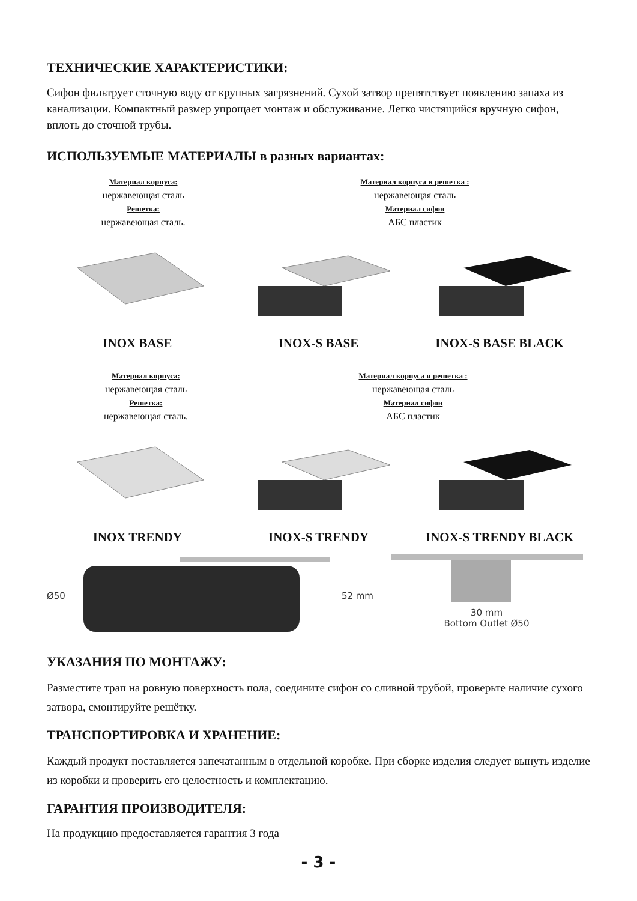ТЕХНИЧЕСКИЕ ХАРАКТЕРИСТИКИ:
Сифон фильтрует сточную воду от крупных загрязнений. Сухой затвор препятствует появлению запаха из канализации. Компактный размер упрощает монтаж и обслуживание. Легко чистящийся вручную сифон, вплоть до сточной трубы.
ИСПОЛЬЗУЕМЫЕ МАТЕРИАЛЫ в разных вариантах:
Материал корпуса:
нержавеющая сталь
Решетка:
нержавеющая сталь.
Материал корпуса и решетка :
нержавеющая сталь
Материал сифон
АБС пластик
INOX BASE INOX-S BASE INOX-S BASE BLACK
Материал корпуса:
нержавеющая сталь
Решетка:
нержавеющая сталь.
Материал корпуса и решетка :
нержавеющая сталь
Материал сифон
АБС пластик
INOX TRENDY INOX-S TRENDY INOX-S TRENDY BLACK
Ø50 52 mm 30 mm
Bottom Outlet Ø50
УКАЗАНИЯ ПО МОНТАЖУ:
Разместите трап на ровную поверхность пола, соедините сифон со сливной трубой, проверьте наличие сухого затвора, смонтируйте решётку.
ТРАНСПОРТИРОВКА И ХРАНЕНИЕ:
Каждый продукт поставляется запечатанным в отдельной коробке. При сборке изделия следует вынуть изделие из коробки и проверить его целостность и комплектацию.
ГАРАНТИЯ ПРОИЗВОДИТЕЛЯ:
На продукцию предоставляется гарантия 3 года
- 3 -